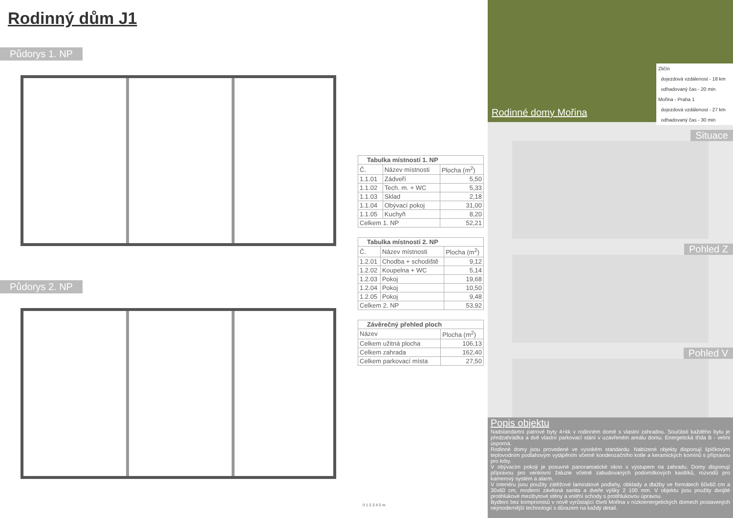Rodinný dům J1
Půdorys 1. NP
Půdorys 2. NP
| Tabulka místností 1. NP | | |
| --- | --- | --- |
| Č. | Název místnosti | Plocha (m<sup>2</sup>) |
| 1.1.01 | Zádveří | 5,50 |
| 1.1.02 | Tech. m. + WC | 5,33 |
| 1.1.03 | Sklad | 2,18 |
| 1.1.04 | Obývací pokoj | 31,00 |
| 1.1.05 | Kuchyň | 8,20 |
| Celkem 1. NP | | 52,21 |
| Tabulka místností 2. NP | | |
| --- | --- | --- |
| Č. | Název místnosti | Plocha (m<sup>2</sup>) |
| 1.2.01 | Chodba + schodiště | 9,12 |
| 1.2.02 | Koupelna + WC | 5,14 |
| 1.2.03 | Pokoj | 19,68 |
| 1.2.04 | Pokoj | 10,50 |
| 1.2.05 | Pokoj | 9,48 |
| Celkem 2. NP | | 53,92 |
| Závěrečný přehled ploch | |
| --- | --- |
| Název | Plocha (m<sup>2</sup>) |
| Celkem užitná plocha | 106,13 |
| Celkem zahrada | 162,40 |
| Celkem parkovací místa | 27,50 |
0 1 2 3 4 5 m
Rodinné domy Mořina
Zličín
dojezdová vzdálenost - 18 km
odhadovaný čas - 20 min
Mořina - Praha 1
dojezdová vzdálenost - 27 km
odhadovaný čas - 30 min
Situace
Pohled Z
Pohled V
Popis objektu
Nadstandartní patrové byty 4+kk v rodinném domě s vlastní zahradou. Součástí každého bytu je předzahrádka a dvě vlastní parkovací stání v uzavřeném areálu domu. Energetická třída B - velmi úsporná.
Rodinné domy jsou provedené ve vysokém standardu. Nabízené objekty disponují špičkovým teplovodním podlahovým vytápěním včetně kondenzačního kotle a keramických komínů s přípravou pro krby.
V obývacím pokoji je posuvné panoramatické okno s výstupem na zahradu. Domy disponují přípravou pro venkovní žaluzie včetně zabudovaných podomítkových kastlíků, rozvodů pro kamerový systém a alarm.
V interiéru jsou použity zátěžové laminátové podlahy, obklady a dlažby ve formátech 60x60 cm a 30x60 cm, moderní závěsná sanita a dveře výšky 2 100 mm. V objektu jsou použity dvojité protihlukové mezibytové stěny a vnitřní schody s protihlukovou úpravou.
Bydlení bez kompromisů v nově vyrůstající čtvrti Mořina v nízkoenergetických domech postavených nejmodernější technologií s důrazem na každý detail.